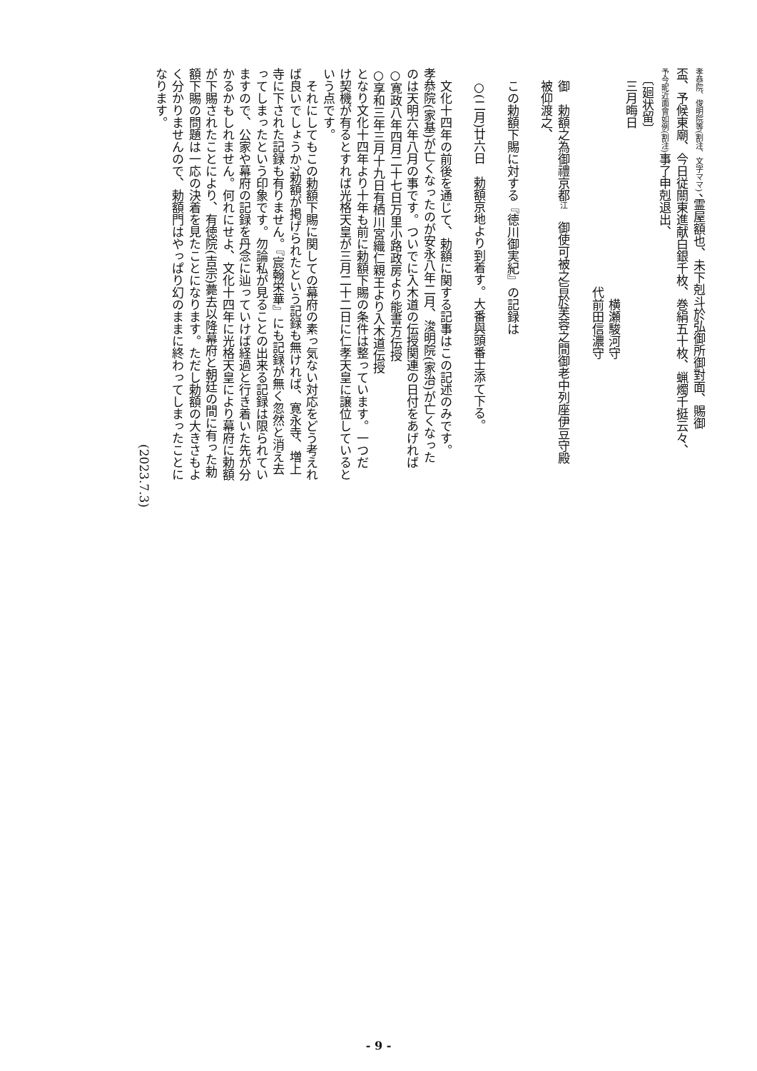孝恭院、俊明院等(割注、文字ママ)、霊屋額也、未下剋斗於弘御所御對面、賜御
盃、予候東廟、今日従關東進献白銀千枚、巻絹五十枚、蝋燭千挺云々、
予今昵近面會如例(割注) 事了申剋退出、
　〔廻状留〕
　三月晦日
　　　　　　　　　　　　　　　　　　　横瀬駿河守
　　　　　　　　　　　　　　　　　　代前田信濃守
　御　勅額之為御禮京都江　御使可被之旨於芙蓉之間御老中列座伊豆守殿
　被仰渡之、
　この勅額下賜に対する『徳川御実紀』の記録は
　○(二月)廿六日　勅額京地より到着す。大番與頭番士添て下る。
　文化十四年の前後を通じて、勅額に関する記事はこの記述のみです。
孝恭院(家基)が亡くなったのが安永八年二月、浚明院(家治)が亡くなった
のは天明六年八月の事です。ついでに入木道の伝授関連の日付をあげれば
○寛政八年四月二十七日万里小路政房より能書方伝授
○享和三年三月十九日有栖川宮織仁親王より入木道伝授
となり文化十四年より十年も前に勅額下賜の条件は整っています。一つだ
け契機が有るとすれば光格天皇が三月二十二日に仁孝天皇に譲位していると
いう点です。
　それにしてもこの勅額下賜に関しての幕府の素っ気ない対応をどう考えれ
ば良いでしょうか?勅額が掲げられたという記録も無ければ、寛永寺、増上
寺に下された記録も有りません。『宸翰栄華』にも記録が無く忽然と消え去
ってしまったという印象です。勿論私が見ることの出来る記録は限られてい
ますので、公家や幕府の記録を丹念に辿っていけば経過と行き着いた先が分
かるかもしれません。何れにせよ、文化十四年に光格天皇により幕府に勅額
が下賜されたことにより、有徳院(吉宗)薨去以降幕府と朝廷の間に有った勅
額下賜の問題は一応の決着を見たことになります。ただし勅額の大きさもよ
く分かりませんので、勅額門はやっぱり幻のままに終わってしまったことに
なります。
　　　　　　　　　　　　　　　　　　　　　　　　　　　　　　　(2023.7.3)
- 9 -